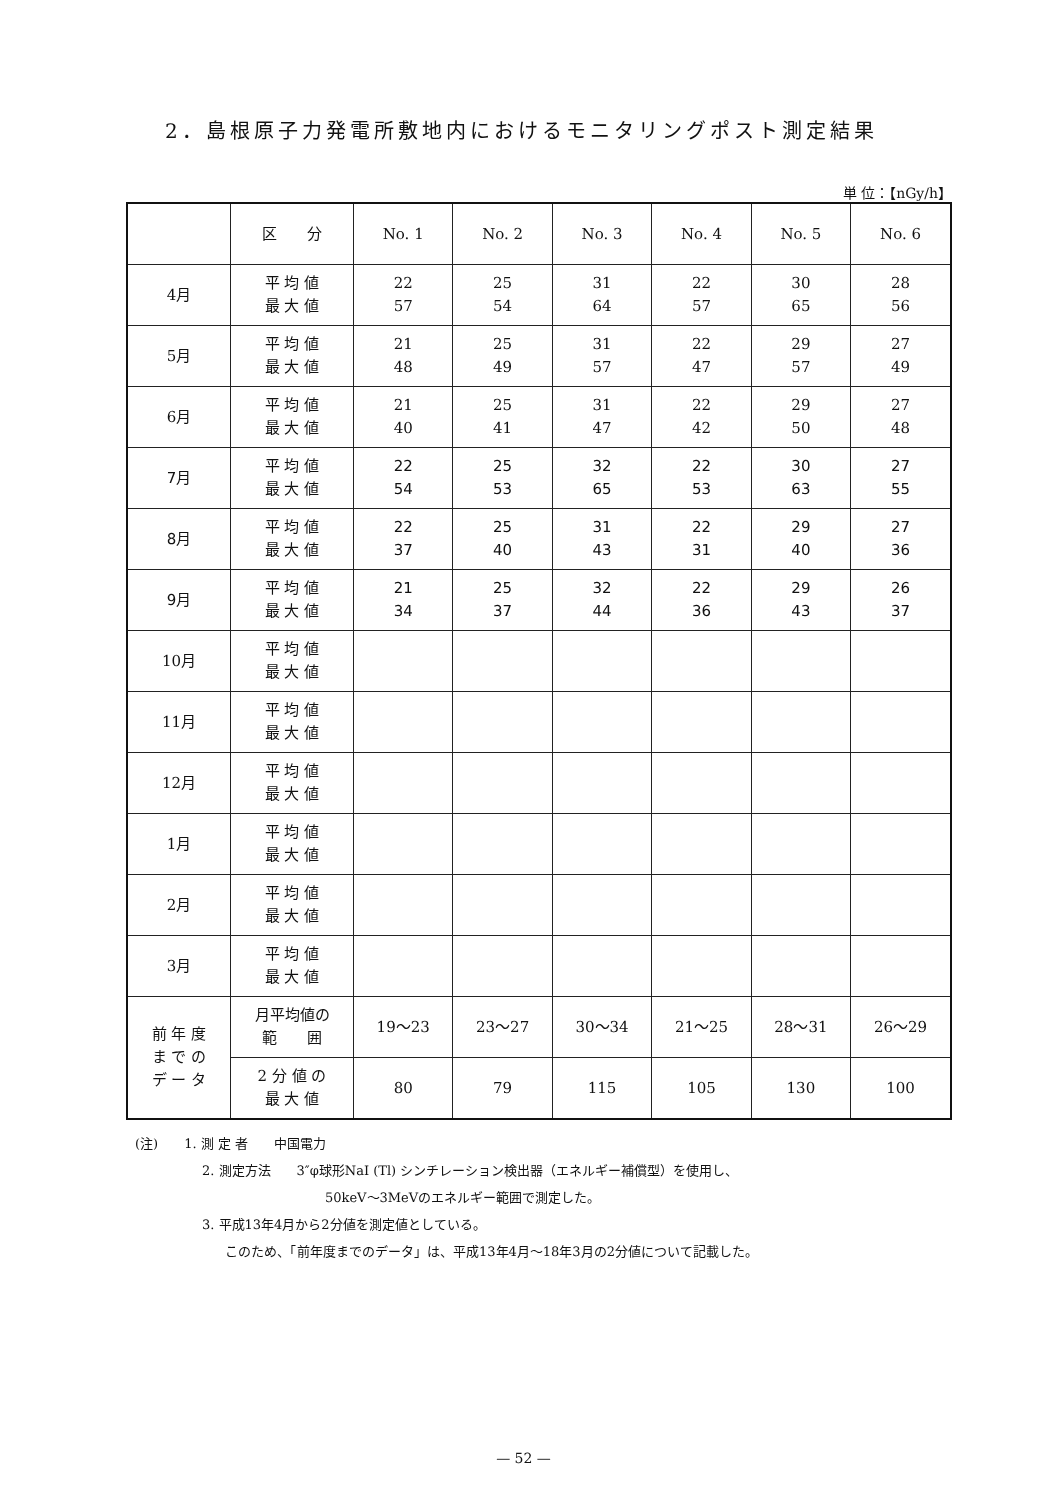2．島根原子力発電所敷地内におけるモニタリングポスト測定結果
単 位：【nGy/h】
| | 区 分 | No. 1 | No. 2 | No. 3 | No. 4 | No. 5 | No. 6 |
| --- | --- | --- | --- | --- | --- | --- | --- |
| 4月 | 平 均 値 最 大 値 | 22 57 | 25 54 | 31 64 | 22 57 | 30 65 | 28 56 |
| 5月 | 平 均 値 最 大 値 | 21 48 | 25 49 | 31 57 | 22 47 | 29 57 | 27 49 |
| 6月 | 平 均 値 最 大 値 | 21 40 | 25 41 | 31 47 | 22 42 | 29 50 | 27 48 |
| 7月 | 平 均 値 最 大 値 | 22 54 | 25 53 | 32 65 | 22 53 | 30 63 | 27 55 |
| 8月 | 平 均 値 最 大 値 | 22 37 | 25 40 | 31 43 | 22 31 | 29 40 | 27 36 |
| 9月 | 平 均 値 最 大 値 | 21 34 | 25 37 | 32 44 | 22 36 | 29 43 | 26 37 |
| 10月 | 平 均 値 最 大 値 | | | | | | |
| 11月 | 平 均 値 最 大 値 | | | | | | |
| 12月 | 平 均 値 最 大 値 | | | | | | |
| 1月 | 平 均 値 最 大 値 | | | | | | |
| 2月 | 平 均 値 最 大 値 | | | | | | |
| 3月 | 平 均 値 最 大 値 | | | | | | |
| 前 年 度 ま で の デ ー タ | 月平均値の 範 囲 | 19～23 | 23～27 | 30～34 | 21～25 | 28～31 | 26～29 |
| | 2 分 値 の 最 大 値 | 80 | 79 | 115 | 105 | 130 | 100 |
(注)　　1. 測 定 者　　中国電力
2. 測定方法　　3″φ球形NaI (Tl) シンチレーション検出器（エネルギー補償型）を使用し、
50keV～3MeVのエネルギー範囲で測定した。
3. 平成13年4月から2分値を測定値としている。
このため、「前年度までのデータ」は、平成13年4月～18年3月の2分値について記載した。
— 52 —